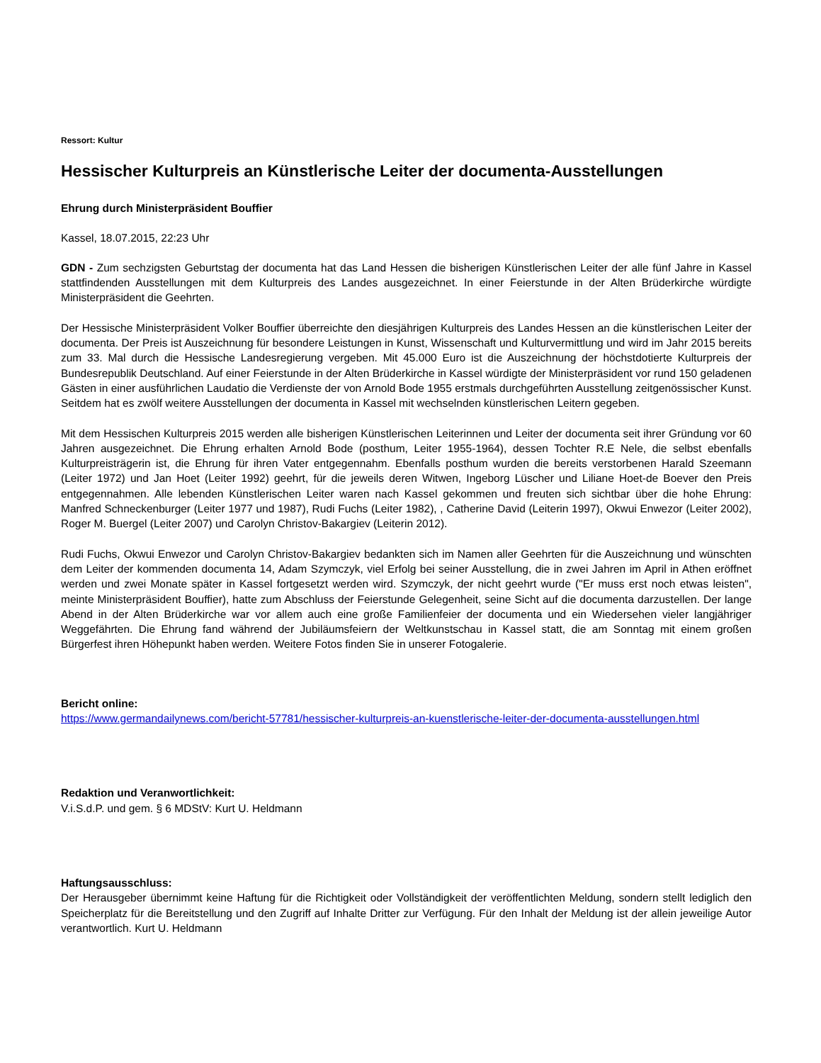Ressort: Kultur
Hessischer Kulturpreis an Künstlerische Leiter der documenta-Ausstellungen
Ehrung durch Ministerpräsident Bouffier
Kassel, 18.07.2015, 22:23 Uhr
GDN - Zum sechzigsten Geburtstag der documenta hat das Land Hessen die bisherigen Künstlerischen Leiter der alle fünf Jahre in Kassel stattfindenden Ausstellungen mit dem Kulturpreis des Landes ausgezeichnet. In einer Feierstunde in der Alten Brüderkirche würdigte Ministerpräsident die Geehrten.
Der Hessische Ministerpräsident Volker Bouffier überreichte den diesjährigen Kulturpreis des Landes Hessen an die künstlerischen Leiter der documenta. Der Preis ist Auszeichnung für besondere Leistungen in Kunst, Wissenschaft und Kulturvermittlung und wird im Jahr 2015 bereits zum 33. Mal durch die Hessische Landesregierung vergeben. Mit 45.000 Euro ist die Auszeichnung der höchstdotierte Kulturpreis der Bundesrepublik Deutschland. Auf einer Feierstunde in der Alten Brüderkirche in Kassel würdigte der Ministerpräsident vor rund 150 geladenen Gästen in einer ausführlichen Laudatio die Verdienste der von Arnold Bode 1955 erstmals durchgeführten Ausstellung zeitgenössischer Kunst. Seitdem hat es zwölf weitere Ausstellungen der documenta in Kassel mit wechselnden künstlerischen Leitern gegeben.
Mit dem Hessischen Kulturpreis 2015 werden alle bisherigen Künstlerischen Leiterinnen und Leiter der documenta seit ihrer Gründung vor 60 Jahren ausgezeichnet. Die Ehrung erhalten Arnold Bode (posthum, Leiter 1955-1964), dessen Tochter R.E Nele, die selbst ebenfalls Kulturpreisträgerin ist, die Ehrung für ihren Vater entgegennahm. Ebenfalls posthum wurden die bereits verstorbenen Harald Szeemann (Leiter 1972) und Jan Hoet (Leiter 1992) geehrt, für die jeweils deren Witwen, Ingeborg Lüscher und Liliane Hoet-de Boever den Preis entgegennahmen. Alle lebenden Künstlerischen Leiter waren nach Kassel gekommen und freuten sich sichtbar über die hohe Ehrung: Manfred Schneckenburger (Leiter 1977 und 1987), Rudi Fuchs (Leiter 1982), , Catherine David (Leiterin 1997), Okwui Enwezor (Leiter 2002), Roger M. Buergel (Leiter 2007) und Carolyn Christov-Bakargiev (Leiterin 2012).
Rudi Fuchs, Okwui Enwezor und Carolyn Christov-Bakargiev bedankten sich im Namen aller Geehrten für die Auszeichnung und wünschten dem Leiter der kommenden documenta 14, Adam Szymczyk, viel Erfolg bei seiner Ausstellung, die in zwei Jahren im April in Athen eröffnet werden und zwei Monate später in Kassel fortgesetzt werden wird. Szymczyk, der nicht geehrt wurde ("Er muss erst noch etwas leisten", meinte Ministerpräsident Bouffier), hatte zum Abschluss der Feierstunde Gelegenheit, seine Sicht auf die documenta darzustellen. Der lange Abend in der Alten Brüderkirche war vor allem auch eine große Familienfeier der documenta und ein Wiedersehen vieler langjähriger Weggefährten. Die Ehrung fand während der Jubiläumsfeiern der Weltkunstschau in Kassel statt, die am Sonntag mit einem großen Bürgerfest ihren Höhepunkt haben werden. Weitere Fotos finden Sie in unserer Fotogalerie.
Bericht online:
https://www.germandailynews.com/bericht-57781/hessischer-kulturpreis-an-kuenstlerische-leiter-der-documenta-ausstellungen.html
Redaktion und Veranwortlichkeit:
V.i.S.d.P. und gem. § 6 MDStV: Kurt U. Heldmann
Haftungsausschluss:
Der Herausgeber übernimmt keine Haftung für die Richtigkeit oder Vollständigkeit der veröffentlichten Meldung, sondern stellt lediglich den Speicherplatz für die Bereitstellung und den Zugriff auf Inhalte Dritter zur Verfügung. Für den Inhalt der Meldung ist der allein jeweilige Autor verantwortlich. Kurt U. Heldmann